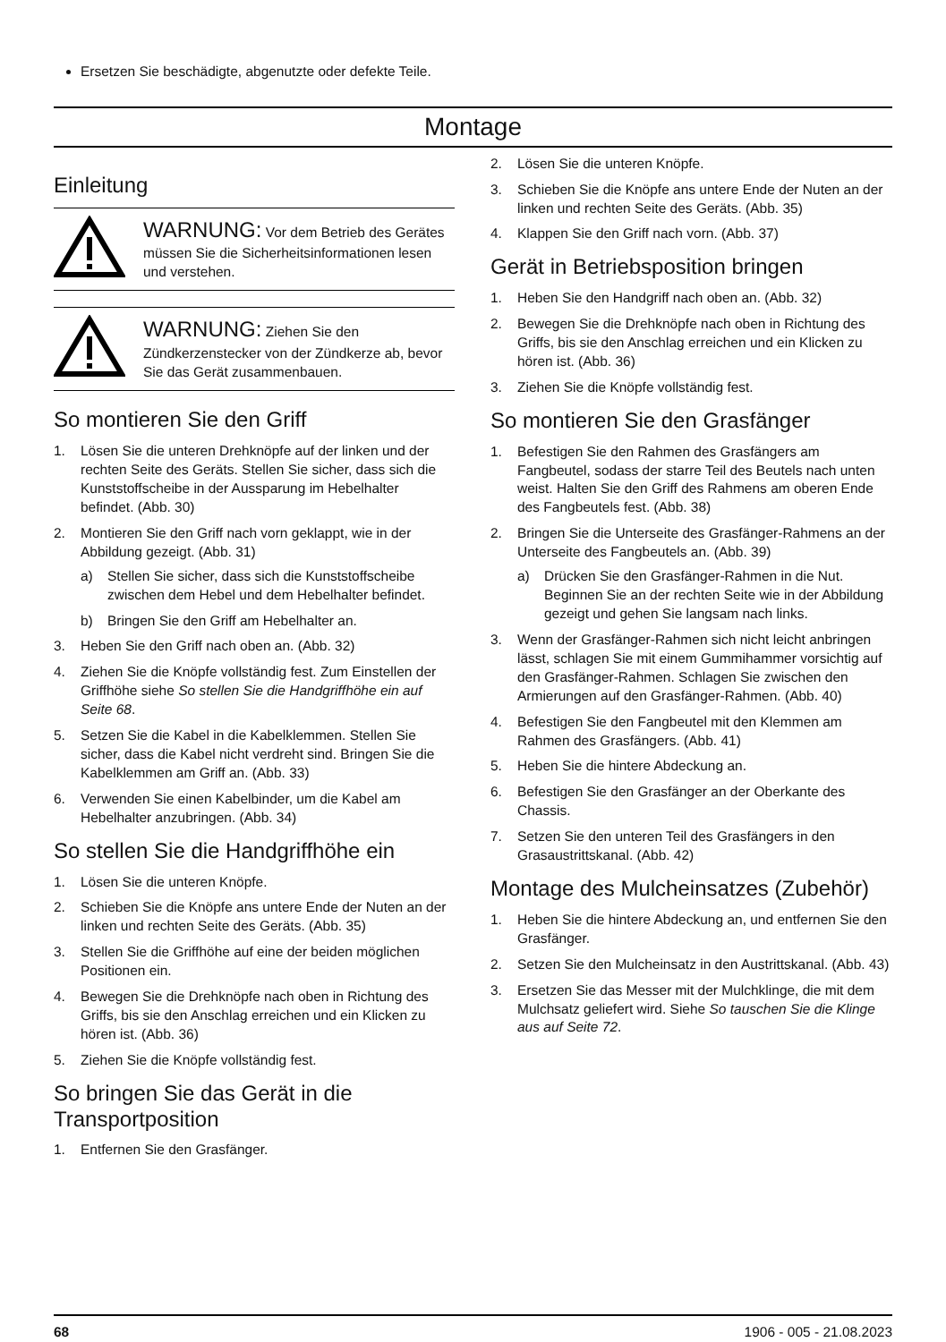Ersetzen Sie beschädigte, abgenutzte oder defekte Teile.
Montage
Einleitung
WARNUNG: Vor dem Betrieb des Gerätes müssen Sie die Sicherheitsinformationen lesen und verstehen.
WARNUNG: Ziehen Sie den Zündkerzenstecker von der Zündkerze ab, bevor Sie das Gerät zusammenbauen.
So montieren Sie den Griff
1. Lösen Sie die unteren Drehknöpfe auf der linken und der rechten Seite des Geräts. Stellen Sie sicher, dass sich die Kunststoffscheibe in der Aussparung im Hebelhalter befindet. (Abb. 30)
2. Montieren Sie den Griff nach vorn geklappt, wie in der Abbildung gezeigt. (Abb. 31)
a) Stellen Sie sicher, dass sich die Kunststoffscheibe zwischen dem Hebel und dem Hebelhalter befindet.
b) Bringen Sie den Griff am Hebelhalter an.
3. Heben Sie den Griff nach oben an. (Abb. 32)
4. Ziehen Sie die Knöpfe vollständig fest. Zum Einstellen der Griffhöhe siehe So stellen Sie die Handgriffhöhe ein auf Seite 68.
5. Setzen Sie die Kabel in die Kabelklemmen. Stellen Sie sicher, dass die Kabel nicht verdreht sind. Bringen Sie die Kabelklemmen am Griff an. (Abb. 33)
6. Verwenden Sie einen Kabelbinder, um die Kabel am Hebelhalter anzubringen. (Abb. 34)
So stellen Sie die Handgriffhöhe ein
1. Lösen Sie die unteren Knöpfe.
2. Schieben Sie die Knöpfe ans untere Ende der Nuten an der linken und rechten Seite des Geräts. (Abb. 35)
3. Stellen Sie die Griffhöhe auf eine der beiden möglichen Positionen ein.
4. Bewegen Sie die Drehknöpfe nach oben in Richtung des Griffs, bis sie den Anschlag erreichen und ein Klicken zu hören ist. (Abb. 36)
5. Ziehen Sie die Knöpfe vollständig fest.
So bringen Sie das Gerät in die Transportposition
1. Entfernen Sie den Grasfänger.
2. Lösen Sie die unteren Knöpfe.
3. Schieben Sie die Knöpfe ans untere Ende der Nuten an der linken und rechten Seite des Geräts. (Abb. 35)
4. Klappen Sie den Griff nach vorn. (Abb. 37)
Gerät in Betriebsposition bringen
1. Heben Sie den Handgriff nach oben an. (Abb. 32)
2. Bewegen Sie die Drehknöpfe nach oben in Richtung des Griffs, bis sie den Anschlag erreichen und ein Klicken zu hören ist. (Abb. 36)
3. Ziehen Sie die Knöpfe vollständig fest.
So montieren Sie den Grasfänger
1. Befestigen Sie den Rahmen des Grasfängers am Fangbeutel, sodass der starre Teil des Beutels nach unten weist. Halten Sie den Griff des Rahmens am oberen Ende des Fangbeutels fest. (Abb. 38)
2. Bringen Sie die Unterseite des Grasfänger-Rahmens an der Unterseite des Fangbeutels an. (Abb. 39)
a) Drücken Sie den Grasfänger-Rahmen in die Nut. Beginnen Sie an der rechten Seite wie in der Abbildung gezeigt und gehen Sie langsam nach links.
3. Wenn der Grasfänger-Rahmen sich nicht leicht anbringen lässt, schlagen Sie mit einem Gummihammer vorsichtig auf den Grasfänger-Rahmen. Schlagen Sie zwischen den Armierungen auf den Grasfänger-Rahmen. (Abb. 40)
4. Befestigen Sie den Fangbeutel mit den Klemmen am Rahmen des Grasfängers. (Abb. 41)
5. Heben Sie die hintere Abdeckung an.
6. Befestigen Sie den Grasfänger an der Oberkante des Chassis.
7. Setzen Sie den unteren Teil des Grasfängers in den Grasaustrittskanal. (Abb. 42)
Montage des Mulcheinsatzes (Zubehör)
1. Heben Sie die hintere Abdeckung an, und entfernen Sie den Grasfänger.
2. Setzen Sie den Mulcheinsatz in den Austrittskanal. (Abb. 43)
3. Ersetzen Sie das Messer mit der Mulchklinge, die mit dem Mulchsatz geliefert wird. Siehe So tauschen Sie die Klinge aus auf Seite 72.
68 1906 - 005 - 21.08.2023